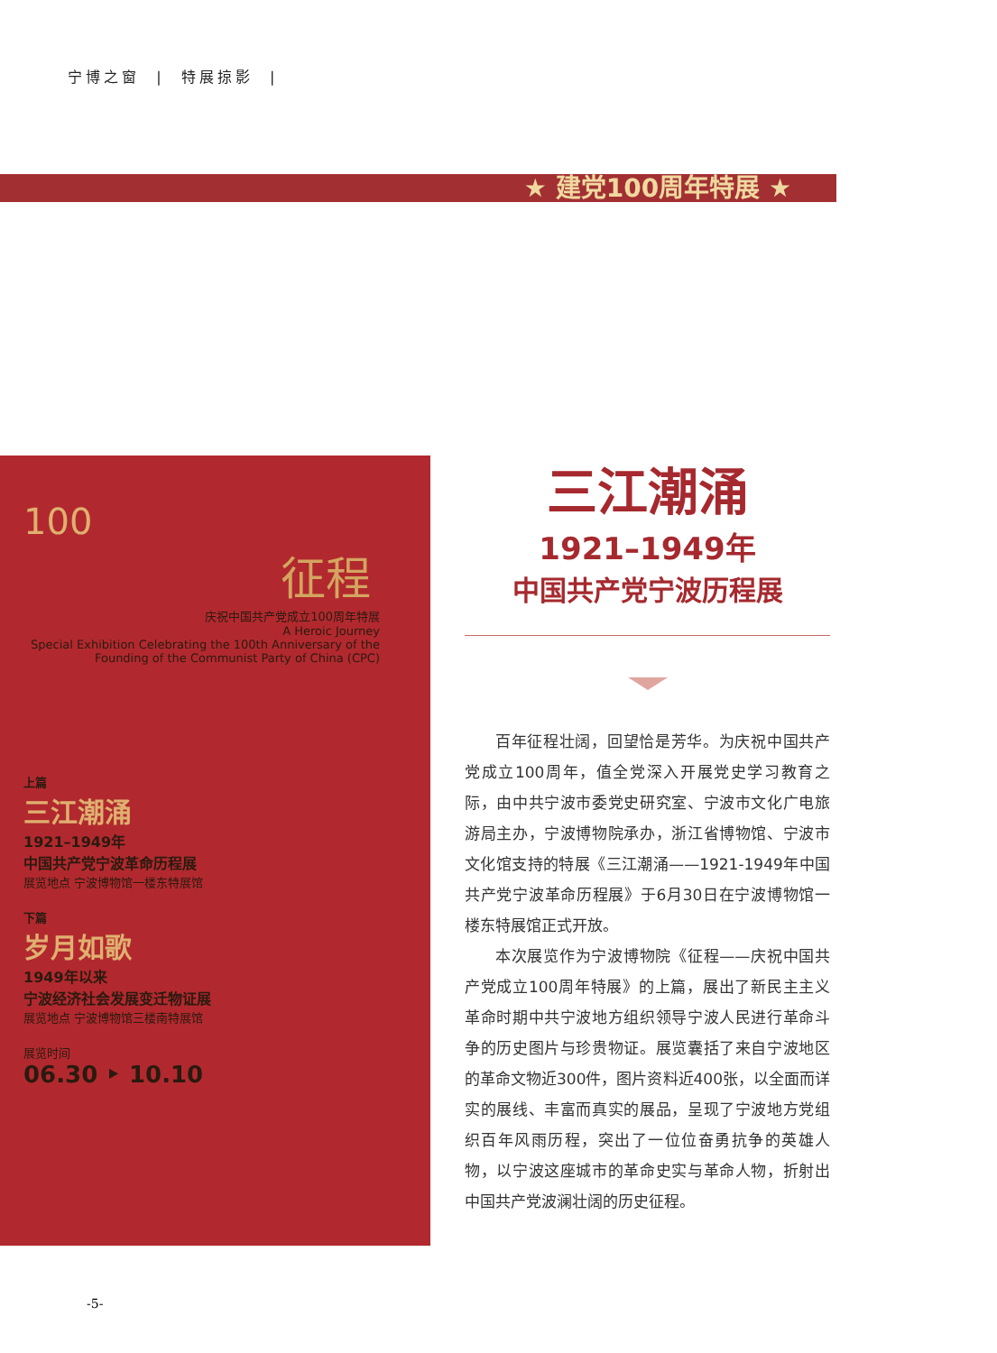宁博之窗 | 特展掠影 |
★ 建党100周年特展 ★
100
征程
庆祝中国共产党成立100周年特展
A Heroic Journey
Special Exhibition Celebrating the 100th Anniversary of the Founding of the Communist Party of China (CPC)
上篇
三江潮涌
1921–1949年
中国共产党宁波革命历程展
展览地点 宁波博物馆一楼东特展馆
下篇
岁月如歌
1949年以来
宁波经济社会发展变迁物证展
展览地点 宁波博物馆三楼南特展馆
展览时间
06.30 ‣ 10.10
三江潮涌
1921–1949年
中国共产党宁波历程展
百年征程壮阔，回望恰是芳华。为庆祝中国共产党成立100周年，值全党深入开展党史学习教育之际，由中共宁波市委党史研究室、宁波市文化广电旅游局主办，宁波博物院承办，浙江省博物馆、宁波市文化馆支持的特展《三江潮涌——1921-1949年中国共产党宁波革命历程展》于6月30日在宁波博物馆一楼东特展馆正式开放。
本次展览作为宁波博物院《征程——庆祝中国共产党成立100周年特展》的上篇，展出了新民主主义革命时期中共宁波地方组织领导宁波人民进行革命斗争的历史图片与珍贵物证。展览囊括了来自宁波地区的革命文物近300件，图片资料近400张，以全面而详实的展线、丰富而真实的展品，呈现了宁波地方党组织百年风雨历程，突出了一位位奋勇抗争的英雄人物，以宁波这座城市的革命史实与革命人物，折射出中国共产党波澜壮阔的历史征程。
-5-